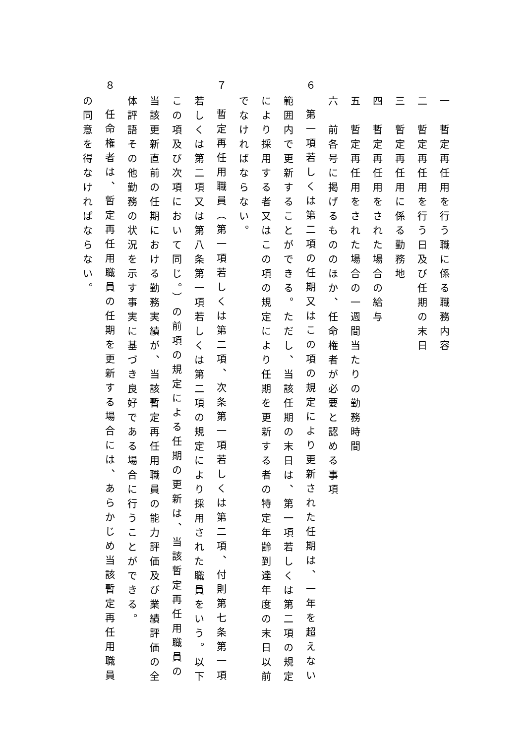一　暫定再任用を行う職に係る職務内容
二　暫定再任用を行う日及び任期の末日
三　暫定再任用に係る勤務地
四　暫定再任用をされた場合の給与
五　暫定再任用をされた場合の一週間当たりの勤務時間
六　前各号に掲げるもののほか、任命権者が必要と認める事項
６　第一項若しくは第二項の任期又はこの項の規定により更新された任期は、一年を超えない
範囲内で更新することができる。ただし、当該任期の末日は、第一項若しくは第二項の規定
により採用する者又はこの項の規定により任期を更新する者の特定年齢到達年度の末日以前
でなければならない。
７　暫定再任用職員（第一項若しくは第二項、次条第一項若しくは第二項、付則第七条第一項
若しくは第二項又は第八条第一項若しくは第二項の規定により採用された職員をいう。以下
この項及び次項において同じ。）の前項の規定による任期の更新は、当該暫定再任用職員の
当該更新直前の任期における勤務実績が、当該暫定再任用職員の能力評価及び業績評価の全
体評語その他勤務の状況を示す事実に基づき良好である場合に行うことができる。
８　任命権者は、暫定再任用職員の任期を更新する場合には、あらかじめ当該暫定再任用職員
の同意を得なければならない。